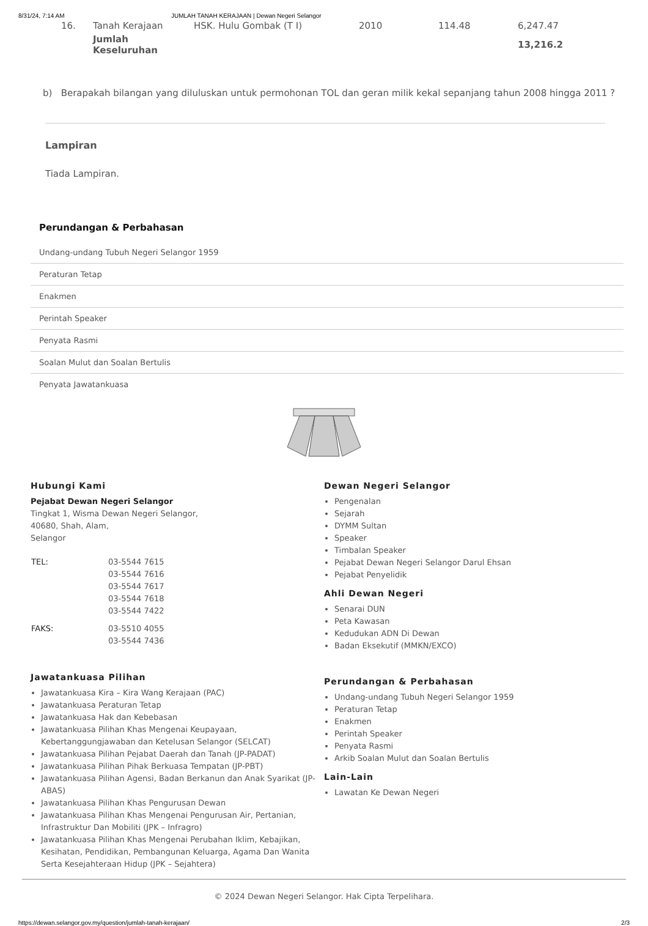8/31/24, 7:14 AM JUMLAH TANAH KERAJAAN | Dewan Negeri Selangor
| 16. | Tanah Kerajaan | HSK. Hulu Gombak (T I) | 2010 | 114.48 | 6,247.47 |
| | Jumlah Keseluruhan | | | | 13,216.2 |
b) Berapakah bilangan yang diluluskan untuk permohonan TOL dan geran milik kekal sepanjang tahun 2008 hingga 2011 ?
Lampiran
Tiada Lampiran.
Perundangan & Perbahasan
Undang-undang Tubuh Negeri Selangor 1959
Peraturan Tetap
Enakmen
Perintah Speaker
Penyata Rasmi
Soalan Mulut dan Soalan Bertulis
Penyata Jawatankuasa
Hubungi Kami
Pejabat Dewan Negeri Selangor
Tingkat 1, Wisma Dewan Negeri Selangor,
40680, Shah, Alam,
Selangor
| TEL: | 03-5544 7615 03-5544 7616 03-5544 7617 03-5544 7618 03-5544 7422 |
| FAKS: | 03-5510 4055 03-5544 7436 |
Jawatankuasa Pilihan
Jawatankuasa Kira – Kira Wang Kerajaan (PAC)
Jawatankuasa Peraturan Tetap
Jawatankuasa Hak dan Kebebasan
Jawatankuasa Pilihan Khas Mengenai Keupayaan, Kebertanggungjawaban dan Ketelusan Selangor (SELCAT)
Jawatankuasa Pilihan Pejabat Daerah dan Tanah (JP-PADAT)
Jawatankuasa Pilihan Pihak Berkuasa Tempatan (JP-PBT)
Jawatankuasa Pilihan Agensi, Badan Berkanun dan Anak Syarikat (JP-ABAS)
Jawatankuasa Pilihan Khas Pengurusan Dewan
Jawatankuasa Pilihan Khas Mengenai Pengurusan Air, Pertanian, Infrastruktur Dan Mobiliti (JPK – Infragro)
Jawatankuasa Pilihan Khas Mengenai Perubahan Iklim, Kebajikan, Kesihatan, Pendidikan, Pembangunan Keluarga, Agama Dan Wanita Serta Kesejahteraan Hidup (JPK – Sejahtera)
Dewan Negeri Selangor
Pengenalan
Sejarah
DYMM Sultan
Speaker
Timbalan Speaker
Pejabat Dewan Negeri Selangor Darul Ehsan
Pejabat Penyelidik
Ahli Dewan Negeri
Senarai DUN
Peta Kawasan
Kedudukan ADN Di Dewan
Badan Eksekutif (MMKN/EXCO)
Perundangan & Perbahasan
Undang-undang Tubuh Negeri Selangor 1959
Peraturan Tetap
Enakmen
Perintah Speaker
Penyata Rasmi
Arkib Soalan Mulut dan Soalan Bertulis
Lain-Lain
Lawatan Ke Dewan Negeri
© 2024 Dewan Negeri Selangor. Hak Cipta Terpelihara.
https://dewan.selangor.gov.my/question/jumlah-tanah-kerajaan/ 2/3